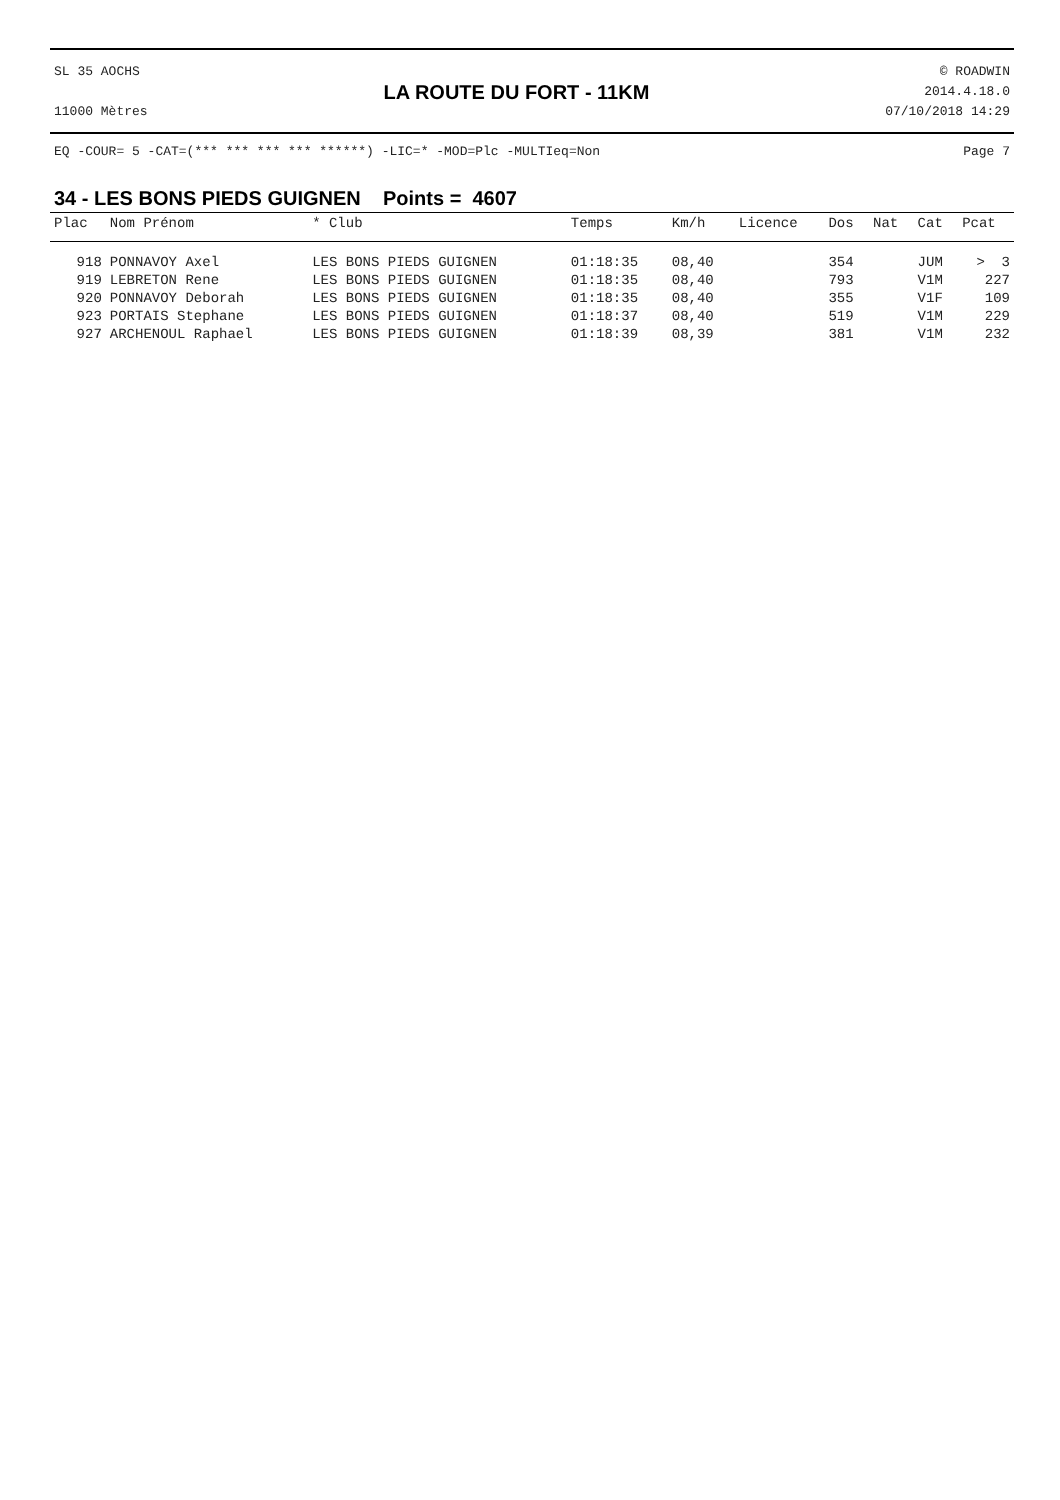SL 35 AOCHS
11000 Mètres
LA ROUTE DU FORT - 11KM
© ROADWIN
2014.4.18.0
07/10/2018 14:29
EQ -COUR= 5 -CAT=(*** *** *** *** ******) -LIC=* -MOD=Plc -MULTIeq=Non Page 7
34 - LES BONS PIEDS GUIGNEN Points = 4607
| Plac | Nom Prénom | * Club | Temps | Km/h | Licence | Dos | Nat | Cat | Pcat |
| --- | --- | --- | --- | --- | --- | --- | --- | --- | --- |
| 918 | PONNAVOY Axel | LES BONS PIEDS GUIGNEN | 01:18:35 | 08,40 | | 354 | | JUM | > 3 |
| 919 | LEBRETON Rene | LES BONS PIEDS GUIGNEN | 01:18:35 | 08,40 | | 793 | | V1M | 227 |
| 920 | PONNAVOY Deborah | LES BONS PIEDS GUIGNEN | 01:18:35 | 08,40 | | 355 | | V1F | 109 |
| 923 | PORTAIS Stephane | LES BONS PIEDS GUIGNEN | 01:18:37 | 08,40 | | 519 | | V1M | 229 |
| 927 | ARCHENOUL Raphael | LES BONS PIEDS GUIGNEN | 01:18:39 | 08,39 | | 381 | | V1M | 232 |